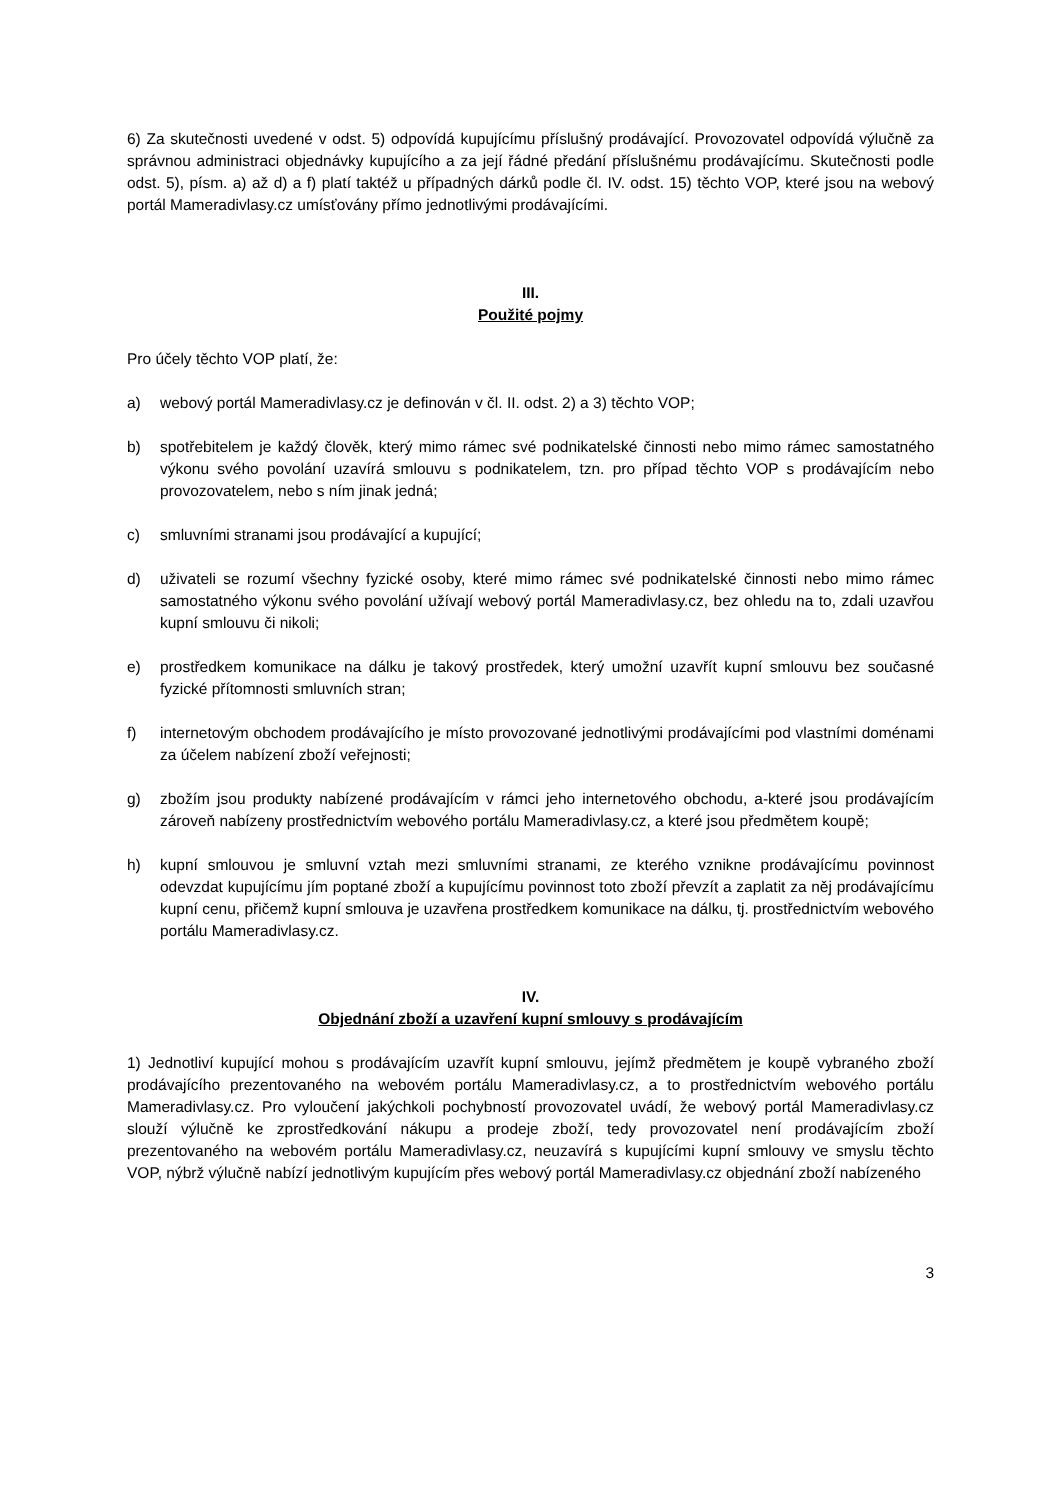6) Za skutečnosti uvedené v odst. 5) odpovídá kupujícímu příslušný prodávající. Provozovatel odpovídá výlučně za správnou administraci objednávky kupujícího a za její řádné předání příslušnému prodávajícímu. Skutečnosti podle odst. 5), písm. a) až d) a f) platí taktéž u případných dárků podle čl. IV. odst. 15) těchto VOP, které jsou na webový portál Mameradivlasy.cz umísťovány přímo jednotlivými prodávajícími.
III.
Použité pojmy
Pro účely těchto VOP platí, že:
a) webový portál Mameradivlasy.cz je definován v čl. II. odst. 2) a 3) těchto VOP;
b) spotřebitelem je každý člověk, který mimo rámec své podnikatelské činnosti nebo mimo rámec samostatného výkonu svého povolání uzavírá smlouvu s podnikatelem, tzn. pro případ těchto VOP s prodávajícím nebo provozovatelem, nebo s ním jinak jedná;
c) smluvními stranami jsou prodávající a kupující;
d) uživateli se rozumí všechny fyzické osoby, které mimo rámec své podnikatelské činnosti nebo mimo rámec samostatného výkonu svého povolání užívají webový portál Mameradivlasy.cz, bez ohledu na to, zdali uzavřou kupní smlouvu či nikoli;
e) prostředkem komunikace na dálku je takový prostředek, který umožní uzavřít kupní smlouvu bez současné fyzické přítomnosti smluvních stran;
f) internetovým obchodem prodávajícího je místo provozované jednotlivými prodávajícími pod vlastními doménami za účelem nabízení zboží veřejnosti;
g) zbožím jsou produkty nabízené prodávajícím v rámci jeho internetového obchodu, a-které jsou prodávajícím zároveň nabízeny prostřednictvím webového portálu Mameradivlasy.cz, a které jsou předmětem koupě;
h) kupní smlouvou je smluvní vztah mezi smluvními stranami, ze kterého vznikne prodávajícímu povinnost odevzdat kupujícímu jím poptané zboží a kupujícímu povinnost toto zboží převzít a zaplatit za něj prodávajícímu kupní cenu, přičemž kupní smlouva je uzavřena prostředkem komunikace na dálku, tj. prostřednictvím webového portálu Mameradivlasy.cz.
IV.
Objednání zboží a uzavření kupní smlouvy s prodávajícím
1) Jednotliví kupující mohou s prodávajícím uzavřít kupní smlouvu, jejímž předmětem je koupě vybraného zboží prodávajícího prezentovaného na webovém portálu Mameradivlasy.cz, a to prostřednictvím webového portálu Mameradivlasy.cz. Pro vyloučení jakýchkoli pochybností provozovatel uvádí, že webový portál Mameradivlasy.cz slouží výlučně ke zprostředkování nákupu a prodeje zboží, tedy provozovatel není prodávajícím zboží prezentovaného na webovém portálu Mameradivlasy.cz, neuzavírá s kupujícími kupní smlouvy ve smyslu těchto VOP, nýbrž výlučně nabízí jednotlivým kupujícím přes webový portál Mameradivlasy.cz objednání zboží nabízeného
3